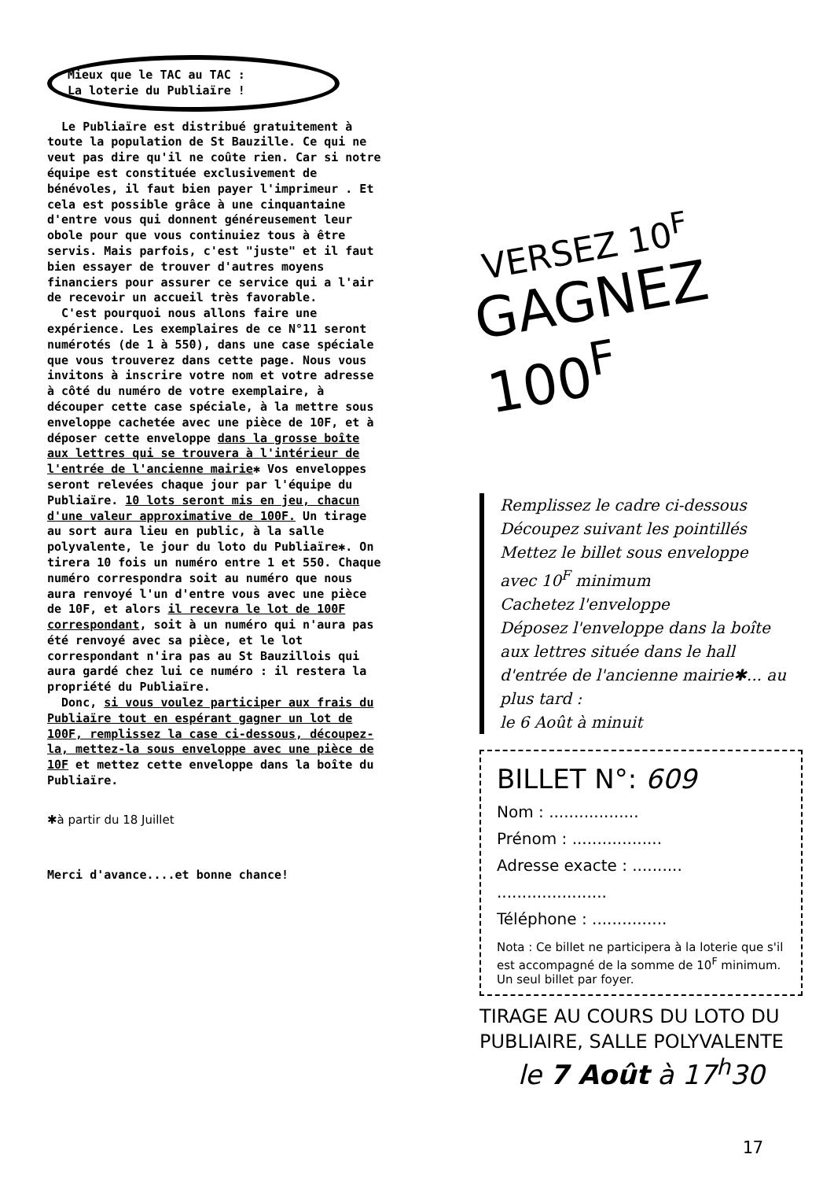Mieux que le TAC au TAC :
La loterie du Publiaïre !
Le Publiaïre est distribué gratuitement à toute la population de St Bauzille. Ce qui ne veut pas dire qu'il ne coûte rien. Car si notre équipe est constituée exclusivement de bénévoles, il faut bien payer l'imprimeur . Et cela est possible grâce à une cinquantaine d'entre vous qui donnent généreusement leur obole pour que vous continuiez tous à être servis. Mais parfois, c'est "juste" et il faut bien essayer de trouver d'autres moyens financiers pour assurer ce service qui a l'air de recevoir un accueil très favorable.
C'est pourquoi nous allons faire une expérience. Les exemplaires de ce N°11 seront numérotés (de 1 à 550), dans une case spéciale que vous trouverez dans cette page. Nous vous invitons à inscrire votre nom et votre adresse à côté du numéro de votre exemplaire, à découper cette case spéciale, à la mettre sous enveloppe cachetée avec une pièce de 10F, et à déposer cette enveloppe dans la grosse boîte aux lettres qui se trouvera à l'intérieur de l'entrée de l'ancienne mairie✱ Vos enveloppes seront relevées chaque jour par l'équipe du Publiaïre. 10 lots seront mis en jeu, chacun d'une valeur approximative de 100F. Un tirage au sort aura lieu en public, à la salle polyvalente, le jour du loto du Publiaïre✱. On tirera 10 fois un numéro entre 1 et 550. Chaque numéro correspondra soit au numéro que nous aura renvoyé l'un d'entre vous avec une pièce de 10F, et alors il recevra le lot de 100F correspondant, soit à un numéro qui n'aura pas été renvoyé avec sa pièce, et le lot correspondant n'ira pas au St Bauzillois qui aura gardé chez lui ce numéro : il restera la propriété du Publiaïre.
Donc, si vous voulez participer aux frais du Publiaïre tout en espérant gagner un lot de 100F, remplissez la case ci-dessous, découpez-la, mettez-la sous enveloppe avec une pièce de 10F et mettez cette enveloppe dans la boîte du Publiaïre.
✱à partir du 18 Juillet
Merci d'avance....et bonne chance!
VERSEZ 10<sup>F</sup>
GAGNEZ 100<sup>F</sup>
Remplissez le cadre ci-dessous
Découpez suivant les pointillés
Mettez le billet sous enveloppe
avec 10<sup>F</sup> minimum
Cachetez l'enveloppe
Déposez l'enveloppe dans la boîte aux lettres située dans le hall d'entrée de l'ancienne mairie✱... au plus tard :
le 6 Août à minuit
BILLET N°: 609
Nom : ..................
Prénom : ..................
Adresse exacte : ..........
......................
Téléphone : ...............
Nota : Ce billet ne participera à la loterie que s'il est accompagné de la somme de 10<sup>F</sup> minimum.
Un seul billet par foyer.
TIRAGE AU COURS DU LOTO DU PUBLIAIRE, SALLE POLYVALENTE
le 7 Août à 17<sup>h</sup>30
17